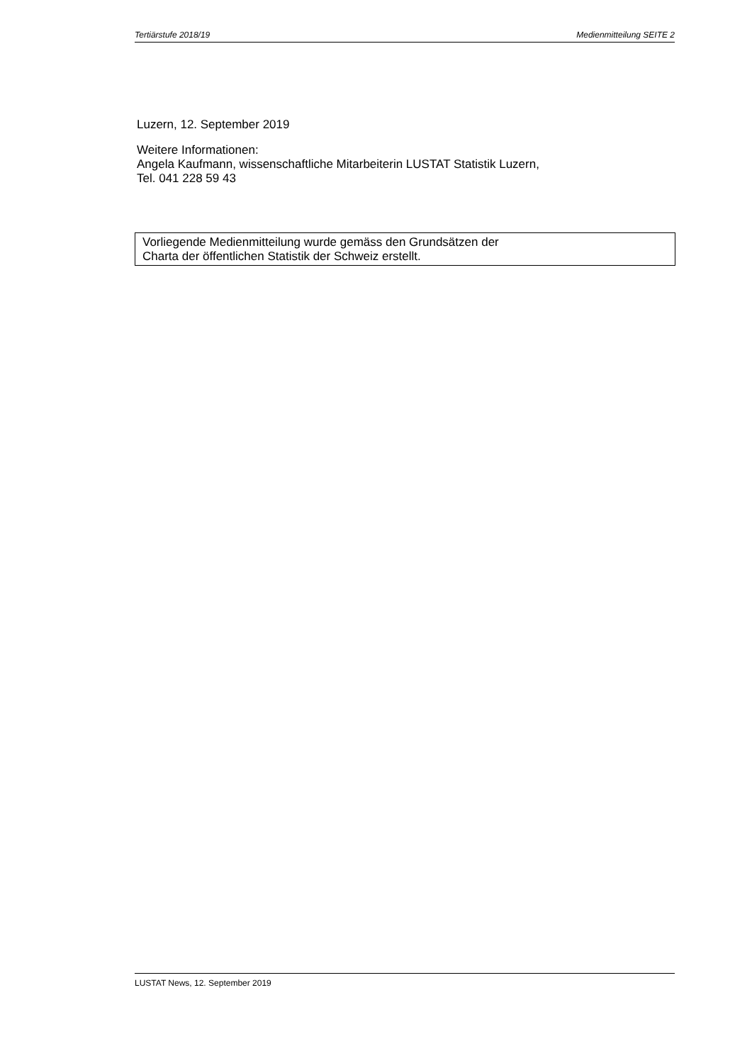Tertiärstufe 2018/19 Medienmitteilung SEITE 2
Luzern, 12. September 2019
Weitere Informationen:
Angela Kaufmann, wissenschaftliche Mitarbeiterin LUSTAT Statistik Luzern,
Tel. 041 228 59 43
Vorliegende Medienmitteilung wurde gemäss den Grundsätzen der
Charta der öffentlichen Statistik der Schweiz erstellt.
LUSTAT News, 12. September 2019